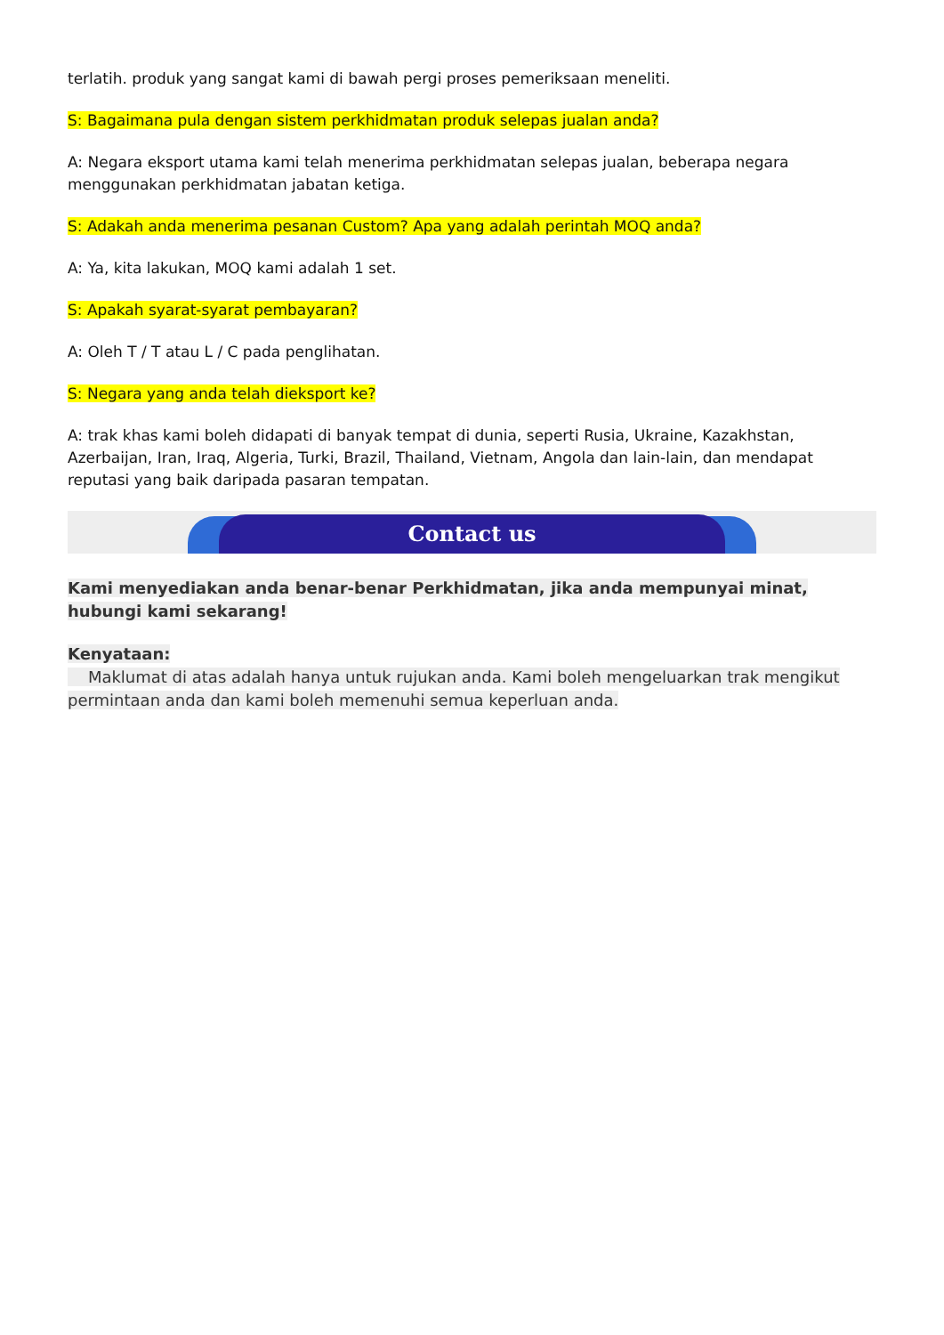terlatih. produk yang sangat kami di bawah pergi proses pemeriksaan meneliti.
S: Bagaimana pula dengan sistem perkhidmatan produk selepas jualan anda?
A: Negara eksport utama kami telah menerima perkhidmatan selepas jualan, beberapa negara menggunakan perkhidmatan jabatan ketiga.
S: Adakah anda menerima pesanan Custom? Apa yang adalah perintah MOQ anda?
A: Ya, kita lakukan, MOQ kami adalah 1 set.
S: Apakah syarat-syarat pembayaran?
A: Oleh T / T atau L / C pada penglihatan.
S: Negara yang anda telah dieksport ke?
A: trak khas kami boleh didapati di banyak tempat di dunia, seperti Rusia, Ukraine, Kazakhstan, Azerbaijan, Iran, Iraq, Algeria, Turki, Brazil, Thailand, Vietnam, Angola dan lain-lain, dan mendapat reputasi yang baik daripada pasaran tempatan.
Contact us
Kami menyediakan anda benar-benar Perkhidmatan, jika anda mempunyai minat, hubungi kami sekarang!
Kenyataan:
Maklumat di atas adalah hanya untuk rujukan anda. Kami boleh mengeluarkan trak mengikut permintaan anda dan kami boleh memenuhi semua keperluan anda.